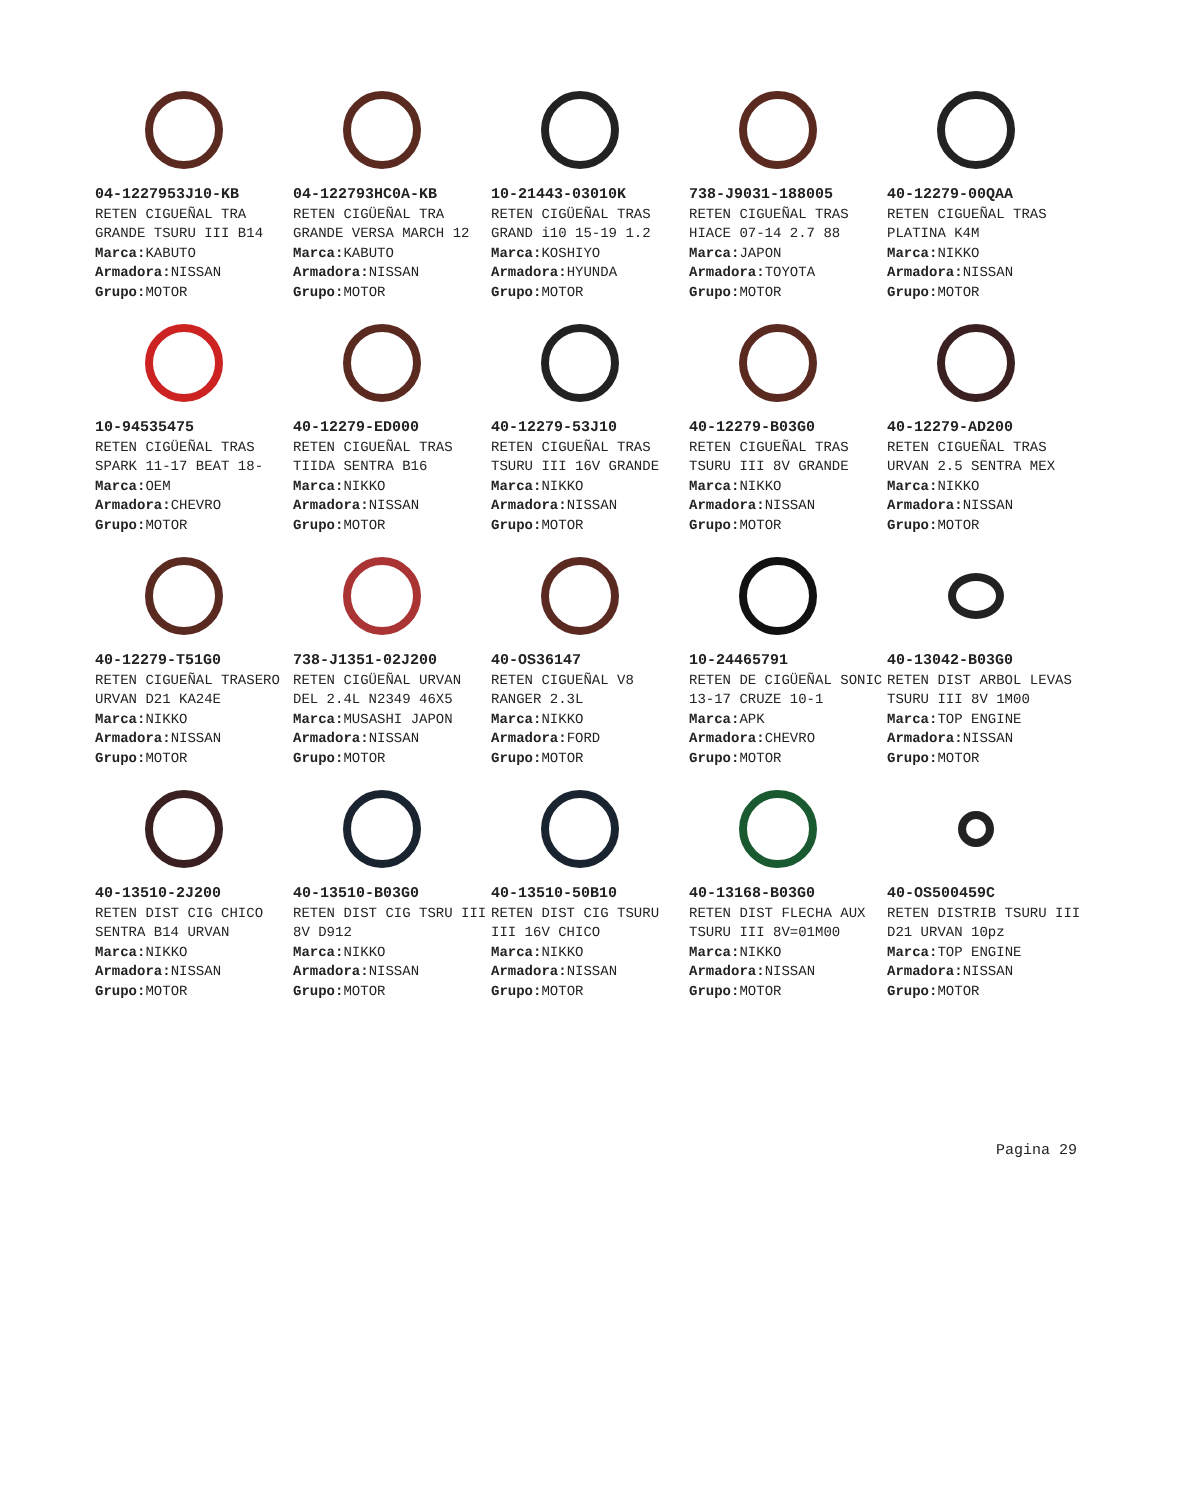04-1227953J10-KB
RETEN CIGUEÑAL TRA GRANDE TSURU III B14
Marca: KABUTO
Armadora: NISSAN
Grupo: MOTOR
04-122793HC0A-KB
RETEN CIGÜEÑAL TRA GRANDE VERSA MARCH 12
Marca: KABUTO
Armadora: NISSAN
Grupo: MOTOR
10-21443-03010K
RETEN CIGÜEÑAL TRAS GRAND i10 15-19 1.2
Marca: KOSHIYO
Armadora: HYUNDA
Grupo: MOTOR
738-J9031-188005
RETEN CIGUEÑAL TRAS HIACE 07-14 2.7 88
Marca: JAPON
Armadora: TOYOTA
Grupo: MOTOR
40-12279-00QAA
RETEN CIGUEÑAL TRAS PLATINA K4M
Marca: NIKKO
Armadora: NISSAN
Grupo: MOTOR
10-94535475
RETEN CIGÜEÑAL TRAS SPARK 11-17 BEAT 18-
Marca: OEM
Armadora: CHEVRO
Grupo: MOTOR
40-12279-ED000
RETEN CIGUEÑAL TRAS TIIDA SENTRA B16
Marca: NIKKO
Armadora: NISSAN
Grupo: MOTOR
40-12279-53J10
RETEN CIGUEÑAL TRAS TSURU III 16V GRANDE
Marca: NIKKO
Armadora: NISSAN
Grupo: MOTOR
40-12279-B03G0
RETEN CIGUEÑAL TRAS TSURU III 8V GRANDE
Marca: NIKKO
Armadora: NISSAN
Grupo: MOTOR
40-12279-AD200
RETEN CIGUEÑAL TRAS URVAN 2.5 SENTRA MEX
Marca: NIKKO
Armadora: NISSAN
Grupo: MOTOR
40-12279-T51G0
RETEN CIGUEÑAL TRASERO URVAN D21 KA24E
Marca: NIKKO
Armadora: NISSAN
Grupo: MOTOR
738-J1351-02J200
RETEN CIGÜEÑAL URVAN DEL 2.4L N2349 46X5
Marca: MUSASHI JAPON
Armadora: NISSAN
Grupo: MOTOR
40-OS36147
RETEN CIGUEÑAL V8 RANGER 2.3L
Marca: NIKKO
Armadora: FORD
Grupo: MOTOR
10-24465791
RETEN DE CIGÜEÑAL SONIC 13-17 CRUZE 10-1
Marca: APK
Armadora: CHEVRO
Grupo: MOTOR
40-13042-B03G0
RETEN DIST ARBOL LEVAS TSURU III 8V 1M00
Marca: TOP ENGINE
Armadora: NISSAN
Grupo: MOTOR
40-13510-2J200
RETEN DIST CIG CHICO SENTRA B14 URVAN
Marca: NIKKO
Armadora: NISSAN
Grupo: MOTOR
40-13510-B03G0
RETEN DIST CIG TSRU III 8V D912
Marca: NIKKO
Armadora: NISSAN
Grupo: MOTOR
40-13510-50B10
RETEN DIST CIG TSURU III 16V CHICO
Marca: NIKKO
Armadora: NISSAN
Grupo: MOTOR
40-13168-B03G0
RETEN DIST FLECHA AUX TSURU III 8V=01M00
Marca: NIKKO
Armadora: NISSAN
Grupo: MOTOR
40-OS500459C
RETEN DISTRIB TSURU III D21 URVAN 10pz
Marca: TOP ENGINE
Armadora: NISSAN
Grupo: MOTOR
Pagina 29